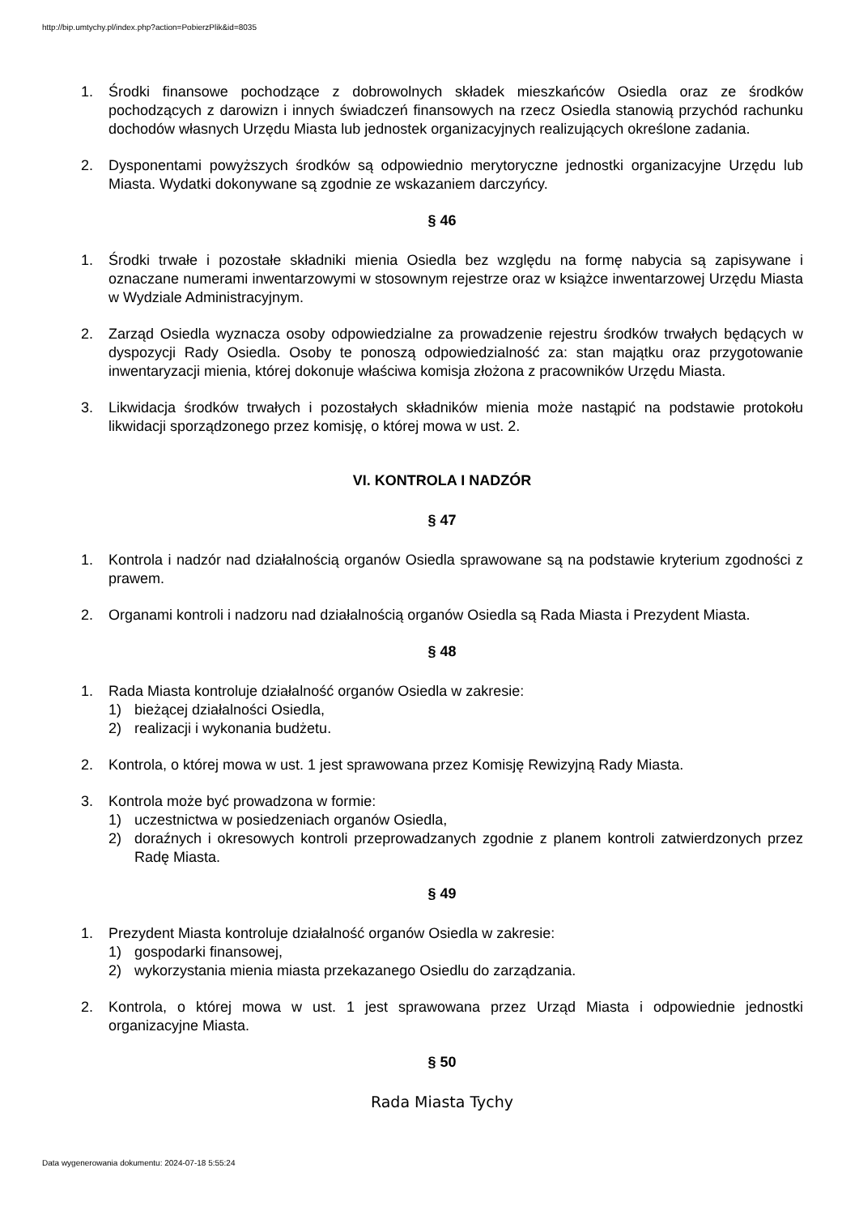http://bip.umtychy.pl/index.php?action=PobierzPlik&id=8035
1. Środki finansowe pochodzące z dobrowolnych składek mieszkańców Osiedla oraz ze środków pochodzących z darowizn i innych świadczeń finansowych na rzecz Osiedla stanowią przychód rachunku dochodów własnych Urzędu Miasta lub jednostek organizacyjnych realizujących określone zadania.
2. Dysponentami powyższych środków są odpowiednio merytoryczne jednostki organizacyjne Urzędu lub Miasta. Wydatki dokonywane są zgodnie ze wskazaniem darczyńcy.
§ 46
1. Środki trwałe i pozostałe składniki mienia Osiedla bez względu na formę nabycia są zapisywane i oznaczane numerami inwentarzowymi w stosownym rejestrze oraz w książce inwentarzowej Urzędu Miasta w Wydziale Administracyjnym.
2. Zarząd Osiedla wyznacza osoby odpowiedzialne za prowadzenie rejestru środków trwałych będących w dyspozycji Rady Osiedla. Osoby te ponoszą odpowiedzialność za: stan majątku oraz przygotowanie inwentaryzacji mienia, której dokonuje właściwa komisja złożona z pracowników Urzędu Miasta.
3. Likwidacja środków trwałych i pozostałych składników mienia może nastąpić na podstawie protokołu likwidacji sporządzonego przez komisję, o której mowa w ust. 2.
VI. KONTROLA I NADZÓR
§ 47
1. Kontrola i nadzór nad działalnością organów Osiedla sprawowane są na podstawie kryterium zgodności z prawem.
2. Organami kontroli i nadzoru nad działalnością organów Osiedla są Rada Miasta i Prezydent Miasta.
§ 48
1. Rada Miasta kontroluje działalność organów Osiedla w zakresie:
1) bieżącej działalności Osiedla,
2) realizacji i wykonania budżetu.
2. Kontrola, o której mowa w ust. 1 jest sprawowana przez Komisję Rewizyjną Rady Miasta.
3. Kontrola może być prowadzona w formie:
1) uczestnictwa w posiedzeniach organów Osiedla,
2) doraźnych i okresowych kontroli przeprowadzanych zgodnie z planem kontroli zatwierdzonych przez Radę Miasta.
§ 49
1. Prezydent Miasta kontroluje działalność organów Osiedla w zakresie:
1) gospodarki finansowej,
2) wykorzystania mienia miasta przekazanego Osiedlu do zarządzania.
2. Kontrola, o której mowa w ust. 1 jest sprawowana przez Urząd Miasta i odpowiednie jednostki organizacyjne Miasta.
§ 50
Rada Miasta Tychy
Data wygenerowania dokumentu: 2024-07-18 5:55:24